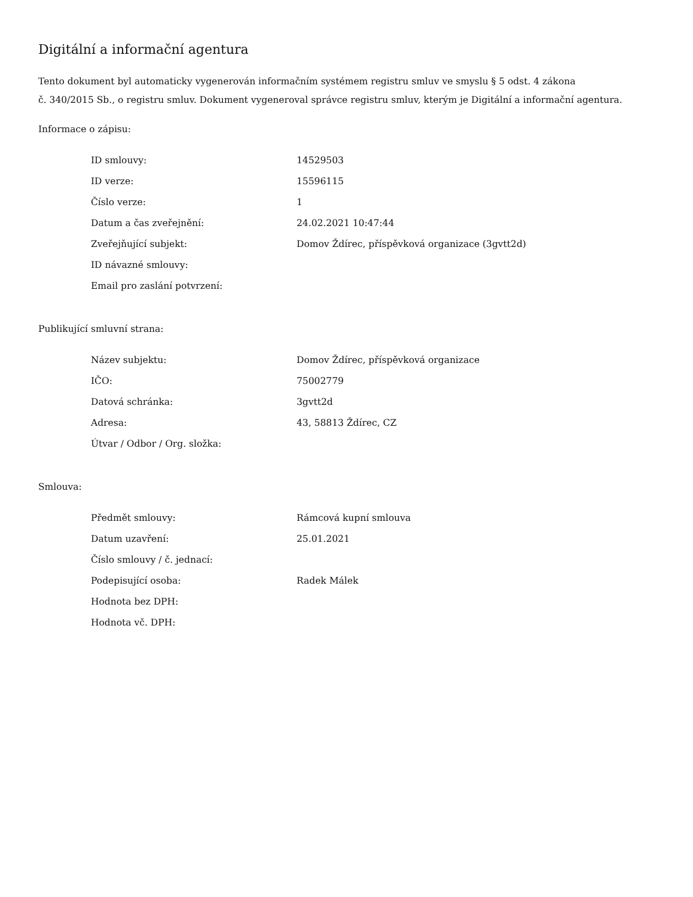Digitální a informační agentura
Tento dokument byl automaticky vygenerován informačním systémem registru smluv ve smyslu § 5 odst. 4 zákona
č. 340/2015 Sb., o registru smluv. Dokument vygeneroval správce registru smluv, kterým je Digitální a informační agentura.
Informace o zápisu:
| ID smlouvy: | 14529503 |
| ID verze: | 15596115 |
| Číslo verze: | 1 |
| Datum a čas zveřejnění: | 24.02.2021 10:47:44 |
| Zveřejňující subjekt: | Domov Ždírec, příspěvková organizace (3gvtt2d) |
| ID návazné smlouvy: | |
| Email pro zaslání potvrzení: | |
Publikující smluvní strana:
| Název subjektu: | Domov Ždírec, příspěvková organizace |
| IČO: | 75002779 |
| Datová schránka: | 3gvtt2d |
| Adresa: | 43, 58813 Ždírec, CZ |
| Útvar / Odbor / Org. složka: | |
Smlouva:
| Předmět smlouvy: | Rámcová kupní smlouva |
| Datum uzavření: | 25.01.2021 |
| Číslo smlouvy / č. jednací: | |
| Podepisující osoba: | Radek Málek |
| Hodnota bez DPH: | |
| Hodnota vč. DPH: | |